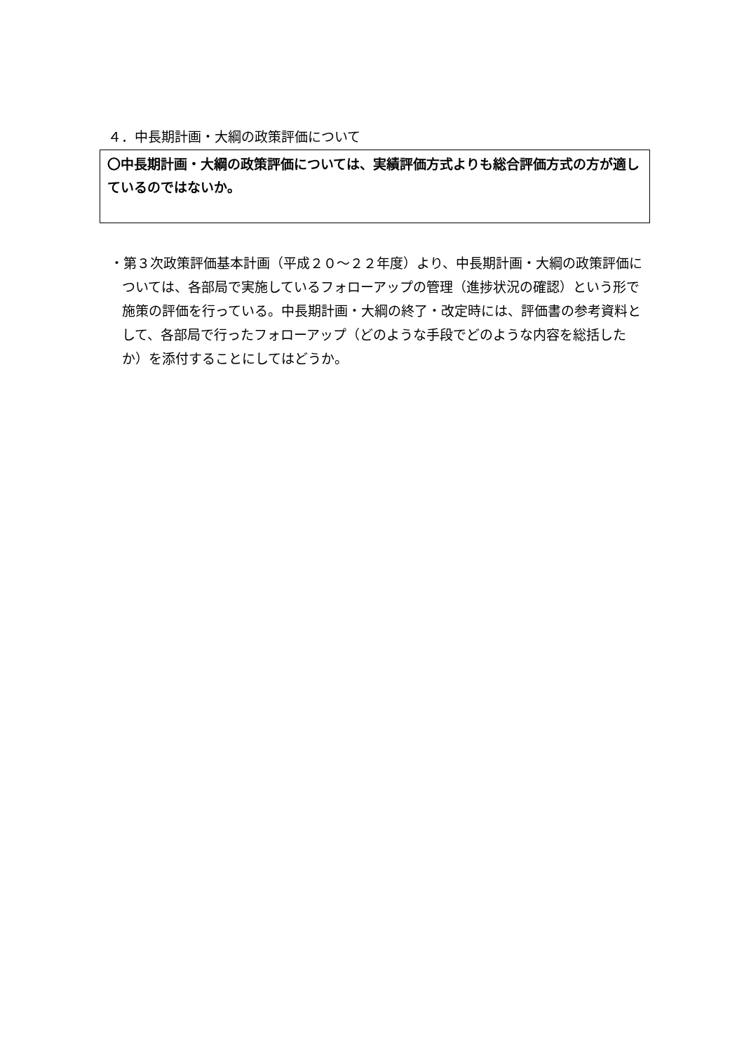４．中長期計画・大綱の政策評価について
〇中長期計画・大綱の政策評価については、実績評価方式よりも総合評価方式の方が適しているのではないか。
・第３次政策評価基本計画（平成２０～２２年度）より、中長期計画・大綱の政策評価については、各部局で実施しているフォローアップの管理（進捗状況の確認）という形で施策の評価を行っている。中長期計画・大綱の終了・改定時には、評価書の参考資料として、各部局で行ったフォローアップ（どのような手段でどのような内容を総括したか）を添付することにしてはどうか。